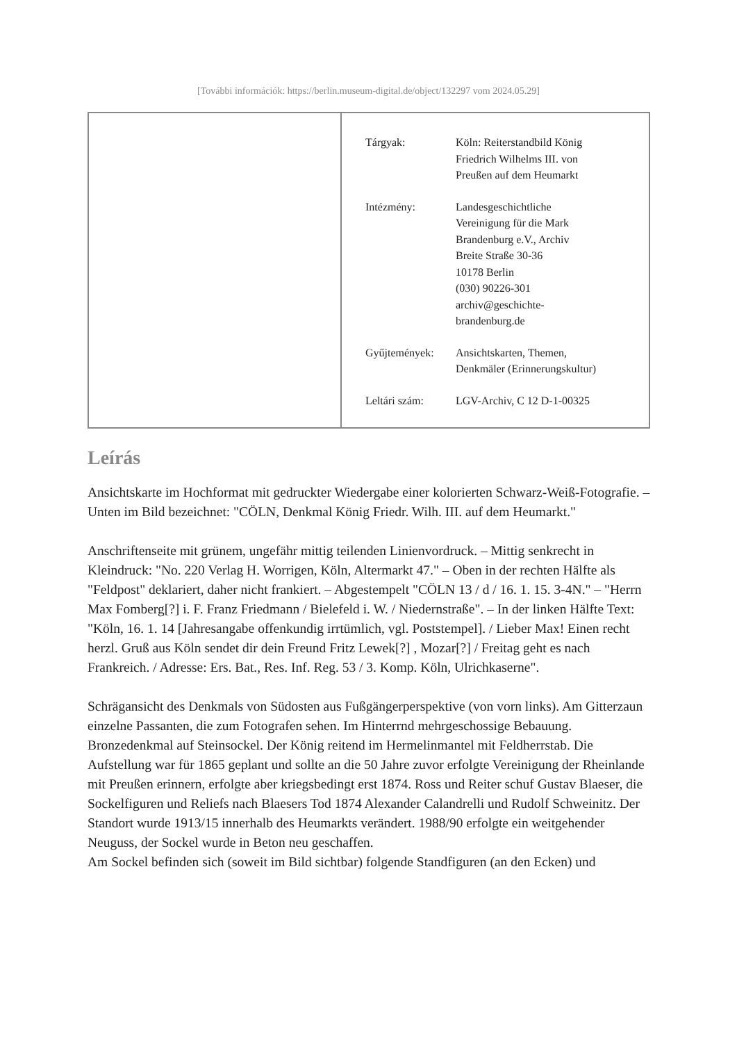[További információk: https://berlin.museum-digital.de/object/132297 vom 2024.05.29]
| Tárgyak: | Köln: Reiterstandbild König Friedrich Wilhelms III. von Preußen auf dem Heumarkt |
| Intézmény: | Landesgeschichtliche Vereinigung für die Mark Brandenburg e.V., Archiv Breite Straße 30-36 10178 Berlin (030) 90226-301 archiv@geschichte- brandenburg.de |
| Gyűjtemények: | Ansichtskarten, Themen, Denkmäler (Erinnerungskultur) |
| Leltári szám: | LGV-Archiv, C 12 D-1-00325 |
Leírás
Ansichtskarte im Hochformat mit gedruckter Wiedergabe einer kolorierten Schwarz-Weiß-Fotografie. – Unten im Bild bezeichnet: "CÖLN, Denkmal König Friedr. Wilh. III. auf dem Heumarkt."
Anschriftenseite mit grünem, ungefähr mittig teilenden Linienvordruck. – Mittig senkrecht in Kleindruck: "No. 220 Verlag H. Worrigen, Köln, Altermarkt 47." – Oben in der rechten Hälfte als "Feldpost" deklariert, daher nicht frankiert. – Abgestempelt "CÖLN 13 / d / 16. 1. 15. 3-4N." – "Herrn Max Fomberg[?] i. F. Franz Friedmann / Bielefeld i. W. / Niedernstraße". – In der linken Hälfte Text: "Köln, 16. 1. 14 [Jahresangabe offenkundig irrtümlich, vgl. Poststempel]. / Lieber Max! Einen recht herzl. Gruß aus Köln sendet dir dein Freund Fritz Lewek[?] , Mozar[?] / Freitag geht es nach Frankreich. / Adresse: Ers. Bat., Res. Inf. Reg. 53 / 3. Komp. Köln, Ulrichkaserne".
Schrägansicht des Denkmals von Südosten aus Fußgängerperspektive (von vorn links). Am Gitterzaun einzelne Passanten, die zum Fotografen sehen. Im Hinterrnd mehrgeschossige Bebauung.
Bronzedenkmal auf Steinsockel. Der König reitend im Hermelinmantel mit Feldherrstab. Die Aufstellung war für 1865 geplant und sollte an die 50 Jahre zuvor erfolgte Vereinigung der Rheinlande mit Preußen erinnern, erfolgte aber kriegsbedingt erst 1874. Ross und Reiter schuf Gustav Blaeser, die Sockelfiguren und Reliefs nach Blaesers Tod 1874 Alexander Calandrelli und Rudolf Schweinitz. Der Standort wurde 1913/15 innerhalb des Heumarkts verändert. 1988/90 erfolgte ein weitgehender Neuguss, der Sockel wurde in Beton neu geschaffen.
Am Sockel befinden sich (soweit im Bild sichtbar) folgende Standfiguren (an den Ecken) und